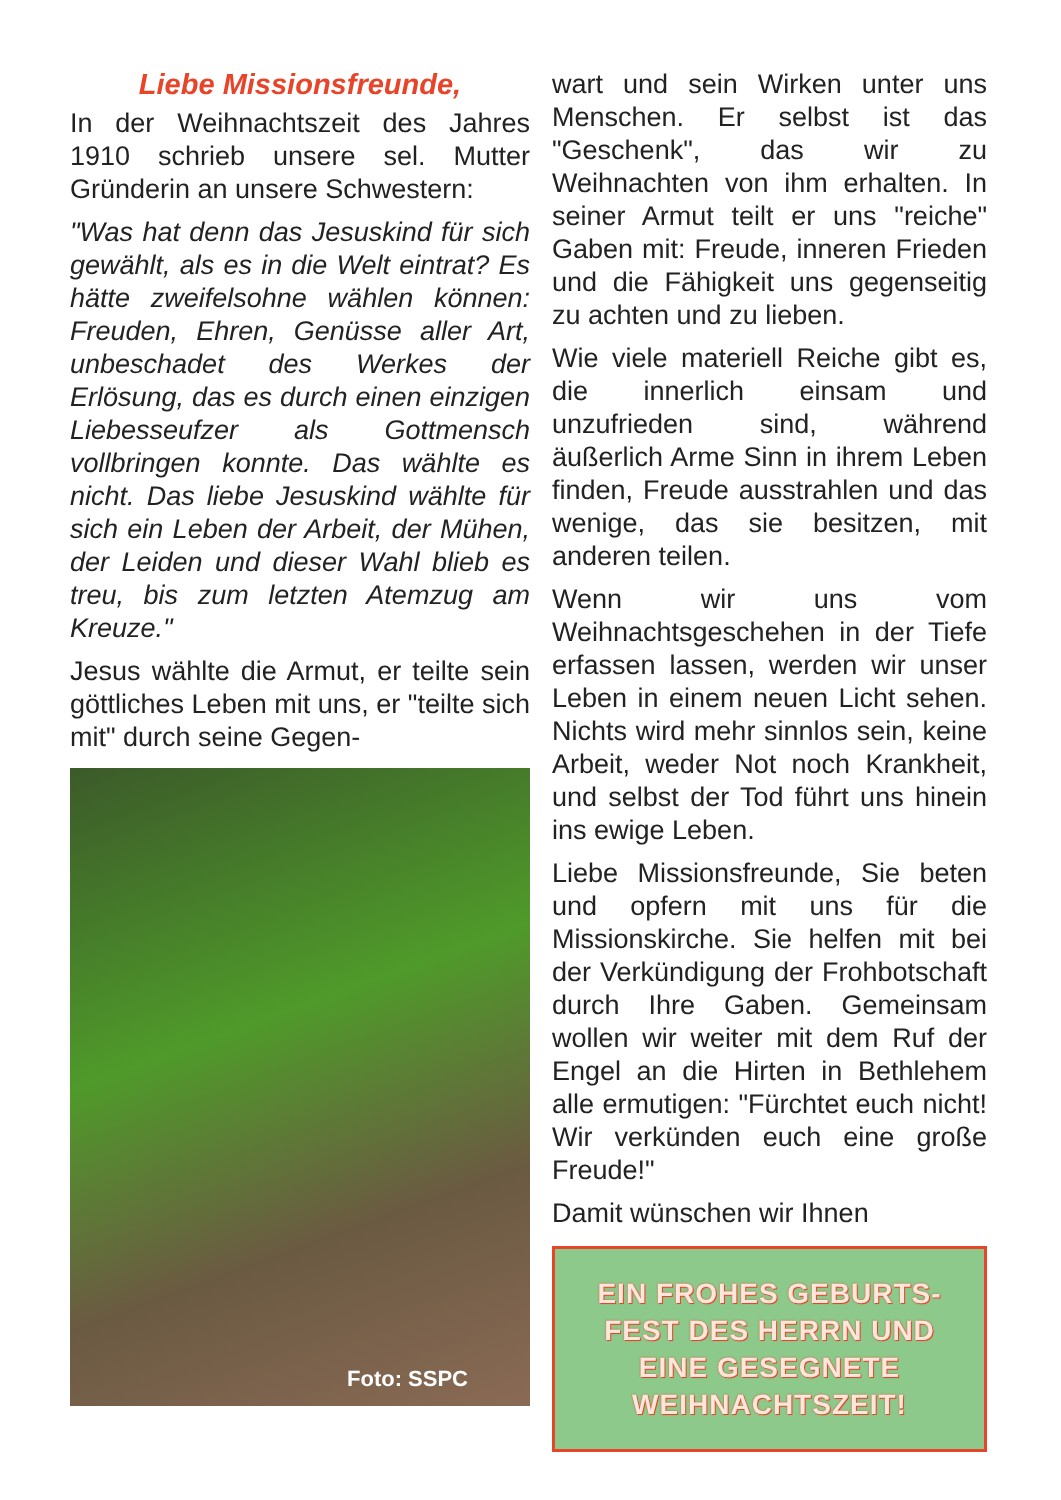Liebe Missionsfreunde,
In der Weihnachtszeit des Jahres 1910 schrieb unsere sel. Mutter Gründerin an unsere Schwestern:
"Was hat denn das Jesuskind für sich gewählt, als es in die Welt eintrat? Es hätte zweifelsohne wählen können: Freuden, Ehren, Genüsse aller Art, unbeschadet des Werkes der Erlösung, das es durch einen einzigen Liebesseufzer als Gottmensch vollbringen konnte. Das wählte es nicht. Das liebe Jesuskind wählte für sich ein Leben der Arbeit, der Mühen, der Leiden und dieser Wahl blieb es treu, bis zum letzten Atemzug am Kreuze."
Jesus wählte die Armut, er teilte sein göttliches Leben mit uns, er "teilte sich mit" durch seine Gegen-
Foto: SSPC
wart und sein Wirken unter uns Menschen. Er selbst ist das "Geschenk", das wir zu Weihnachten von ihm erhalten. In seiner Armut teilt er uns "reiche" Gaben mit: Freude, inneren Frieden und die Fähigkeit uns gegenseitig zu achten und zu lieben.
Wie viele materiell Reiche gibt es, die innerlich einsam und unzufrieden sind, während äußerlich Arme Sinn in ihrem Leben finden, Freude ausstrahlen und das wenige, das sie besitzen, mit anderen teilen.
Wenn wir uns vom Weihnachtsgeschehen in der Tiefe erfassen lassen, werden wir unser Leben in einem neuen Licht sehen. Nichts wird mehr sinnlos sein, keine Arbeit, weder Not noch Krankheit, und selbst der Tod führt uns hinein ins ewige Leben.
Liebe Missionsfreunde, Sie beten und opfern mit uns für die Missionskirche. Sie helfen mit bei der Verkündigung der Frohbotschaft durch Ihre Gaben. Gemeinsam wollen wir weiter mit dem Ruf der Engel an die Hirten in Bethlehem alle ermutigen: "Fürchtet euch nicht! Wir verkünden euch eine große Freude!"
Damit wünschen wir Ihnen
EIN FROHES GEBURTS-
FEST DES HERRN UND
EINE GESEGNETE
WEIHNACHTSZEIT!